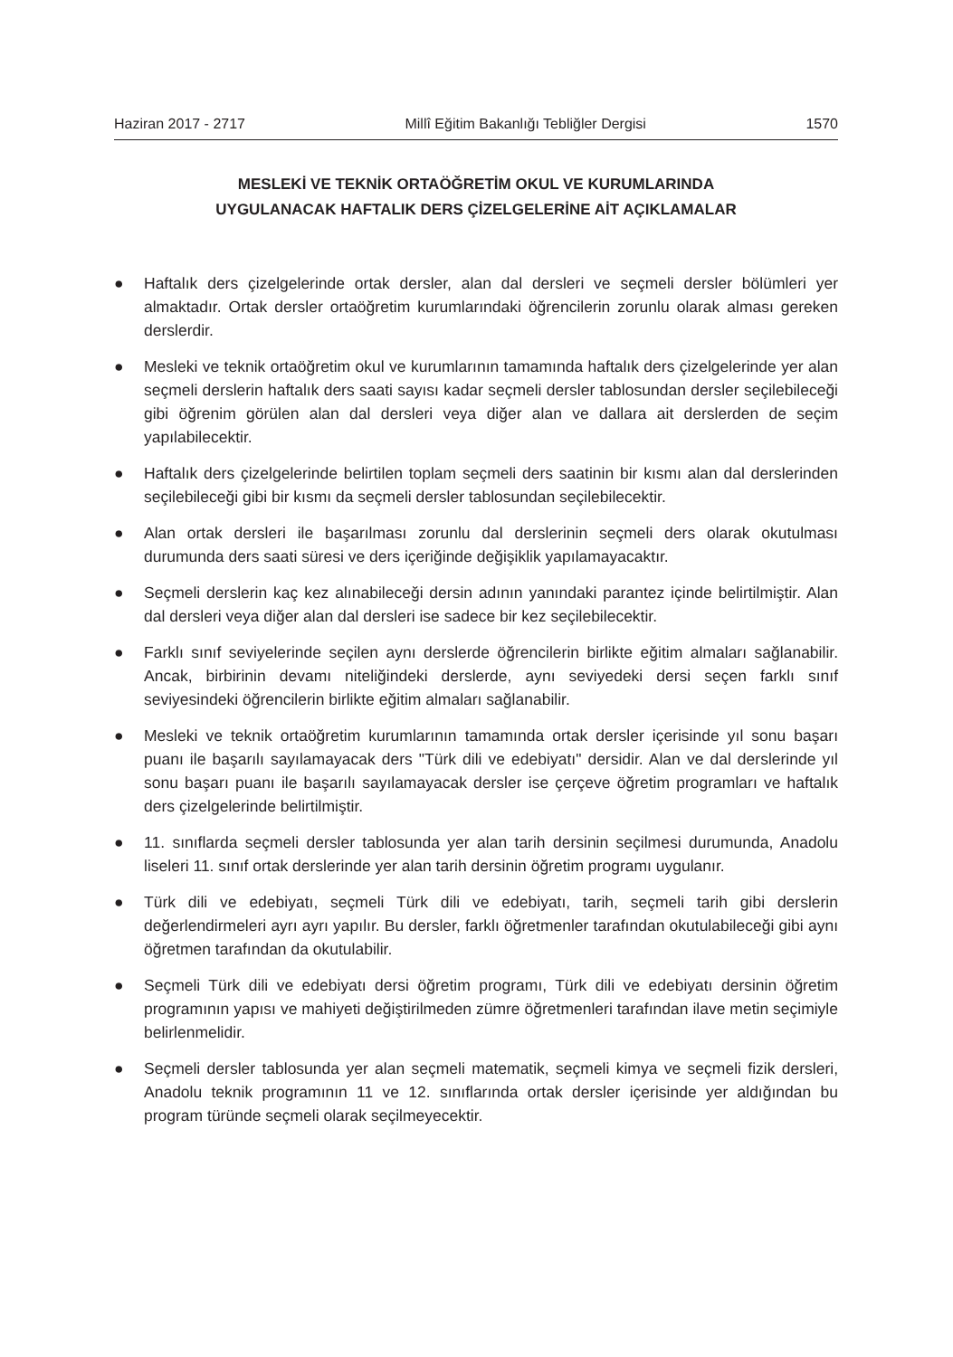Haziran 2017 - 2717 Millî Eğitim Bakanlığı Tebliğler Dergisi 1570
MESLEKİ VE TEKNİK ORTAÖĞRETİM OKUL VE KURUMLARINDA
UYGULANACAK HAFTALIK DERS ÇİZELGELERİNE AİT AÇIKLAMALAR
● Haftalık ders çizelgelerinde ortak dersler, alan dal dersleri ve seçmeli dersler bölümleri yer almaktadır. Ortak dersler ortaöğretim kurumlarındaki öğrencilerin zorunlu olarak alması gereken derslerdir.
● Mesleki ve teknik ortaöğretim okul ve kurumlarının tamamında haftalık ders çizelgelerinde yer alan seçmeli derslerin haftalık ders saati sayısı kadar seçmeli dersler tablosundan dersler seçilebileceği gibi öğrenim görülen alan dal dersleri veya diğer alan ve dallara ait derslerden de seçim yapılabilecektir.
● Haftalık ders çizelgelerinde belirtilen toplam seçmeli ders saatinin bir kısmı alan dal derslerinden seçilebileceği gibi bir kısmı da seçmeli dersler tablosundan seçilebilecektir.
● Alan ortak dersleri ile başarılması zorunlu dal derslerinin seçmeli ders olarak okutulması durumunda ders saati süresi ve ders içeriğinde değişiklik yapılamayacaktır.
● Seçmeli derslerin kaç kez alınabileceği dersin adının yanındaki parantez içinde belirtilmiştir. Alan dal dersleri veya diğer alan dal dersleri ise sadece bir kez seçilebilecektir.
● Farklı sınıf seviyelerinde seçilen aynı derslerde öğrencilerin birlikte eğitim almaları sağlanabilir. Ancak, birbirinin devamı niteliğindeki derslerde, aynı seviyedeki dersi seçen farklı sınıf seviyesindeki öğrencilerin birlikte eğitim almaları sağlanabilir.
● Mesleki ve teknik ortaöğretim kurumlarının tamamında ortak dersler içerisinde yıl sonu başarı puanı ile başarılı sayılamayacak ders "Türk dili ve edebiyatı" dersidir. Alan ve dal derslerinde yıl sonu başarı puanı ile başarılı sayılamayacak dersler ise çerçeve öğretim programları ve haftalık ders çizelgelerinde belirtilmiştir.
● 11. sınıflarda seçmeli dersler tablosunda yer alan tarih dersinin seçilmesi durumunda, Anadolu liseleri 11. sınıf ortak derslerinde yer alan tarih dersinin öğretim programı uygulanır.
● Türk dili ve edebiyatı, seçmeli Türk dili ve edebiyatı, tarih, seçmeli tarih gibi derslerin değerlendirmeleri ayrı ayrı yapılır. Bu dersler, farklı öğretmenler tarafından okutulabileceği gibi aynı öğretmen tarafından da okutulabilir.
● Seçmeli Türk dili ve edebiyatı dersi öğretim programı, Türk dili ve edebiyatı dersinin öğretim programının yapısı ve mahiyeti değiştirilmeden zümre öğretmenleri tarafından ilave metin seçimiyle belirlenmelidir.
● Seçmeli dersler tablosunda yer alan seçmeli matematik, seçmeli kimya ve seçmeli fizik dersleri, Anadolu teknik programının 11 ve 12. sınıflarında ortak dersler içerisinde yer aldığından bu program türünde seçmeli olarak seçilmeyecektir.